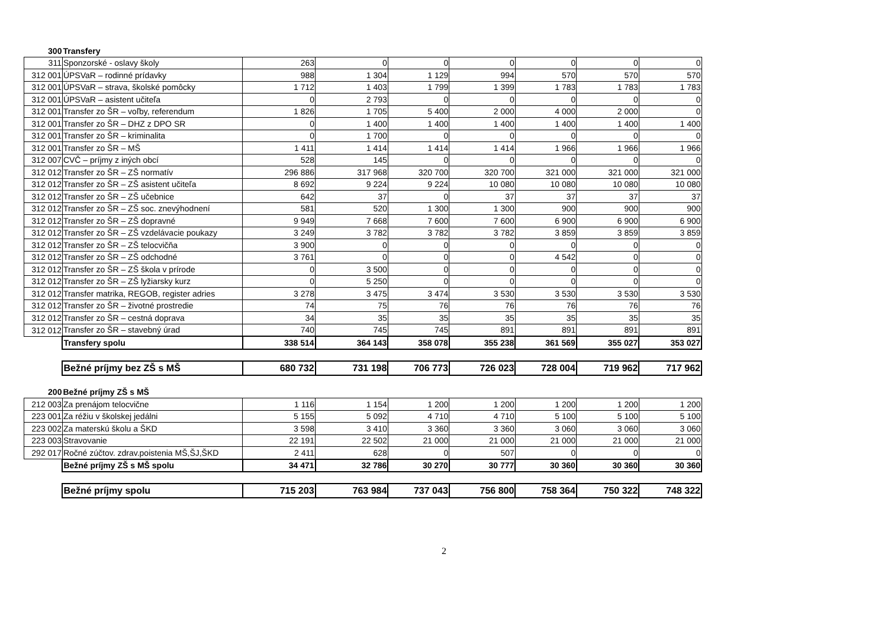| 300 | Transfery | | | | | | | |
| 311 | Sponzorské - oslavy školy | 263 | 0 | 0 | 0 | 0 | 0 | 0 |
| 312 001 | ÚPSVaR – rodinné prídavky | 988 | 1 304 | 1 129 | 994 | 570 | 570 | 570 |
| 312 001 | ÚPSVaR – strava, školské pomôcky | 1 712 | 1 403 | 1 799 | 1 399 | 1 783 | 1 783 | 1 783 |
| 312 001 | ÚPSVaR – asistent učiteľa | 0 | 2 793 | 0 | 0 | 0 | 0 | 0 |
| 312 001 | Transfer zo ŠR – voľby, referendum | 1 826 | 1 705 | 5 400 | 2 000 | 4 000 | 2 000 | 0 |
| 312 001 | Transfer zo ŠR – DHZ z DPO SR | 0 | 1 400 | 1 400 | 1 400 | 1 400 | 1 400 | 1 400 |
| 312 001 | Transfer zo ŠR – kriminalita | 0 | 1 700 | 0 | 0 | 0 | 0 | 0 |
| 312 001 | Transfer zo ŠR – MŠ | 1 411 | 1 414 | 1 414 | 1 414 | 1 966 | 1 966 | 1 966 |
| 312 007 | CVČ – príjmy z iných obcí | 528 | 145 | 0 | 0 | 0 | 0 | 0 |
| 312 012 | Transfer zo ŠR – ZŠ normatív | 296 886 | 317 968 | 320 700 | 320 700 | 321 000 | 321 000 | 321 000 |
| 312 012 | Transfer zo ŠR – ZŠ asistent učiteľa | 8 692 | 9 224 | 9 224 | 10 080 | 10 080 | 10 080 | 10 080 |
| 312 012 | Transfer zo ŠR – ZŠ učebnice | 642 | 37 | 0 | 37 | 37 | 37 | 37 |
| 312 012 | Transfer zo ŠR – ZŠ soc. znevýhodnení | 581 | 520 | 1 300 | 1 300 | 900 | 900 | 900 |
| 312 012 | Transfer zo ŠR – ZŠ dopravné | 9 949 | 7 668 | 7 600 | 7 600 | 6 900 | 6 900 | 6 900 |
| 312 012 | Transfer zo ŠR – ZŠ vzdelávacie poukazy | 3 249 | 3 782 | 3 782 | 3 782 | 3 859 | 3 859 | 3 859 |
| 312 012 | Transfer zo ŠR – ZŠ telocvičňa | 3 900 | 0 | 0 | 0 | 0 | 0 | 0 |
| 312 012 | Transfer zo ŠR – ZŠ odchodné | 3 761 | 0 | 0 | 0 | 4 542 | 0 | 0 |
| 312 012 | Transfer zo ŠR – ZŠ škola v prírode | 0 | 3 500 | 0 | 0 | 0 | 0 | 0 |
| 312 012 | Transfer zo ŠR – ZŠ lyžiarsky kurz | 0 | 5 250 | 0 | 0 | 0 | 0 | 0 |
| 312 012 | Transfer matrika, REGOB, register adries | 3 278 | 3 475 | 3 474 | 3 530 | 3 530 | 3 530 | 3 530 |
| 312 012 | Transfer zo ŠR – životné prostredie | 74 | 75 | 76 | 76 | 76 | 76 | 76 |
| 312 012 | Transfer zo ŠR – cestná doprava | 34 | 35 | 35 | 35 | 35 | 35 | 35 |
| 312 012 | Transfer zo ŠR – stavebný úrad | 740 | 745 | 745 | 891 | 891 | 891 | 891 |
| | Transfery spolu | 338 514 | 364 143 | 358 078 | 355 238 | 361 569 | 355 027 | 353 027 |
| | Bežné príjmy bez ZŠ s MŠ | 680 732 | 731 198 | 706 773 | 726 023 | 728 004 | 719 962 | 717 962 |
| 200 | Bežné príjmy ZŠ s MŠ | | | | | | | |
| 212 003 | Za prenájom telocvične | 1 116 | 1 154 | 1 200 | 1 200 | 1 200 | 1 200 | 1 200 |
| 223 001 | Za réžiu v školskej jedálni | 5 155 | 5 092 | 4 710 | 4 710 | 5 100 | 5 100 | 5 100 |
| 223 002 | Za materskú školu a ŠKD | 3 598 | 3 410 | 3 360 | 3 360 | 3 060 | 3 060 | 3 060 |
| 223 003 | Stravovanie | 22 191 | 22 502 | 21 000 | 21 000 | 21 000 | 21 000 | 21 000 |
| 292 017 | Ročné zúčtov. zdrav.poistenia MŠ,ŠJ,ŠKD | 2 411 | 628 | 0 | 507 | 0 | 0 | 0 |
| | Bežné príjmy ZŠ s MŠ spolu | 34 471 | 32 786 | 30 270 | 30 777 | 30 360 | 30 360 | 30 360 |
| | Bežné príjmy spolu | 715 203 | 763 984 | 737 043 | 756 800 | 758 364 | 750 322 | 748 322 |
2